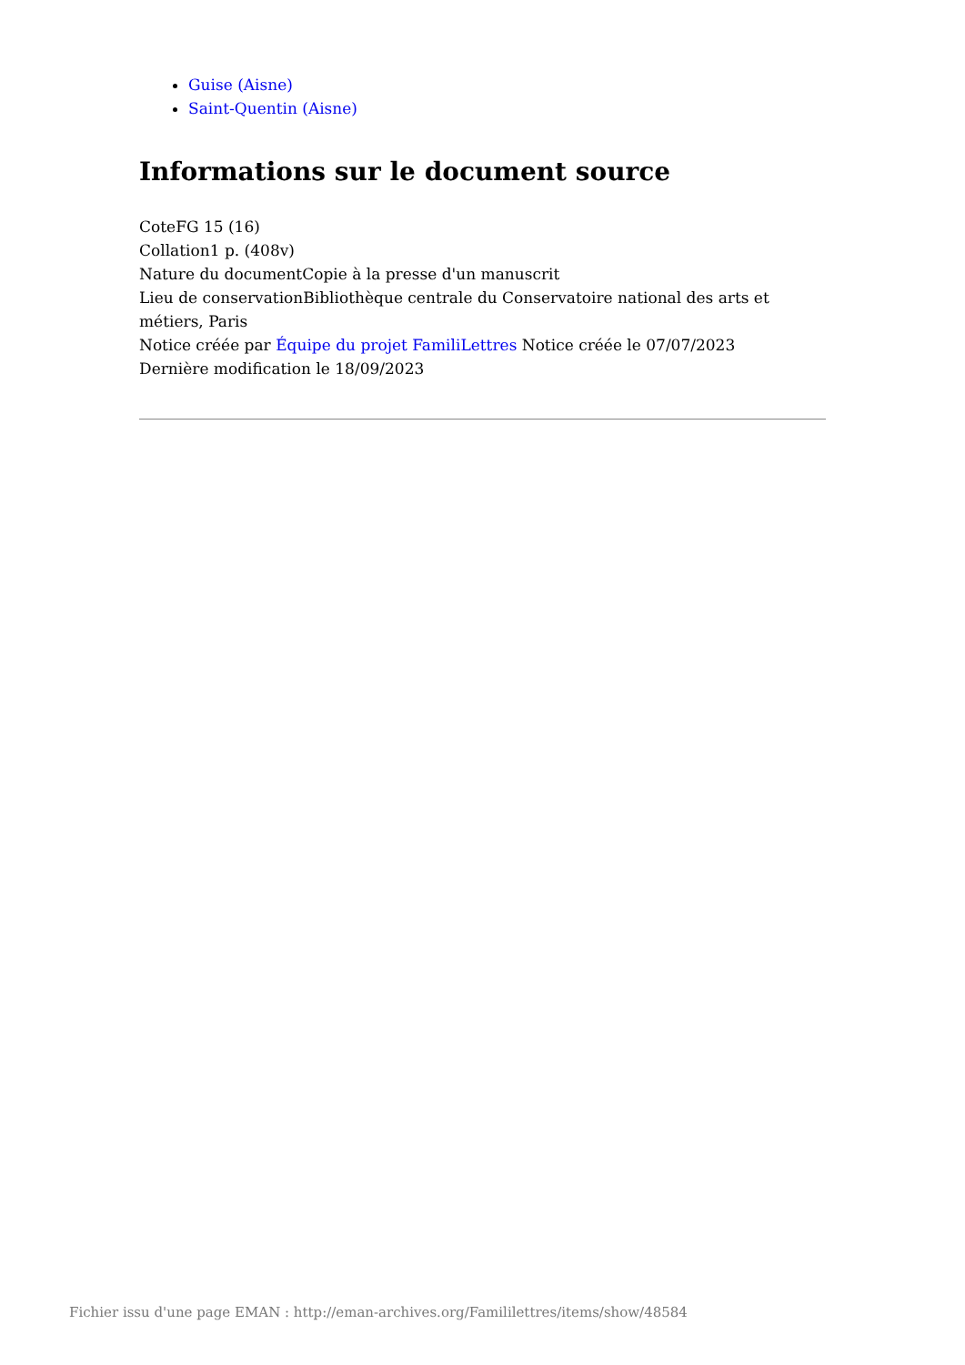Guise (Aisne)
Saint-Quentin (Aisne)
Informations sur le document source
CoteFG 15 (16)
Collation1 p. (408v)
Nature du documentCopie à la presse d'un manuscrit
Lieu de conservationBibliothèque centrale du Conservatoire national des arts et métiers, Paris
Notice créée par Équipe du projet FamiliLettres Notice créée le 07/07/2023
Dernière modification le 18/09/2023
Fichier issu d'une page EMAN : http://eman-archives.org/Famililettres/items/show/48584